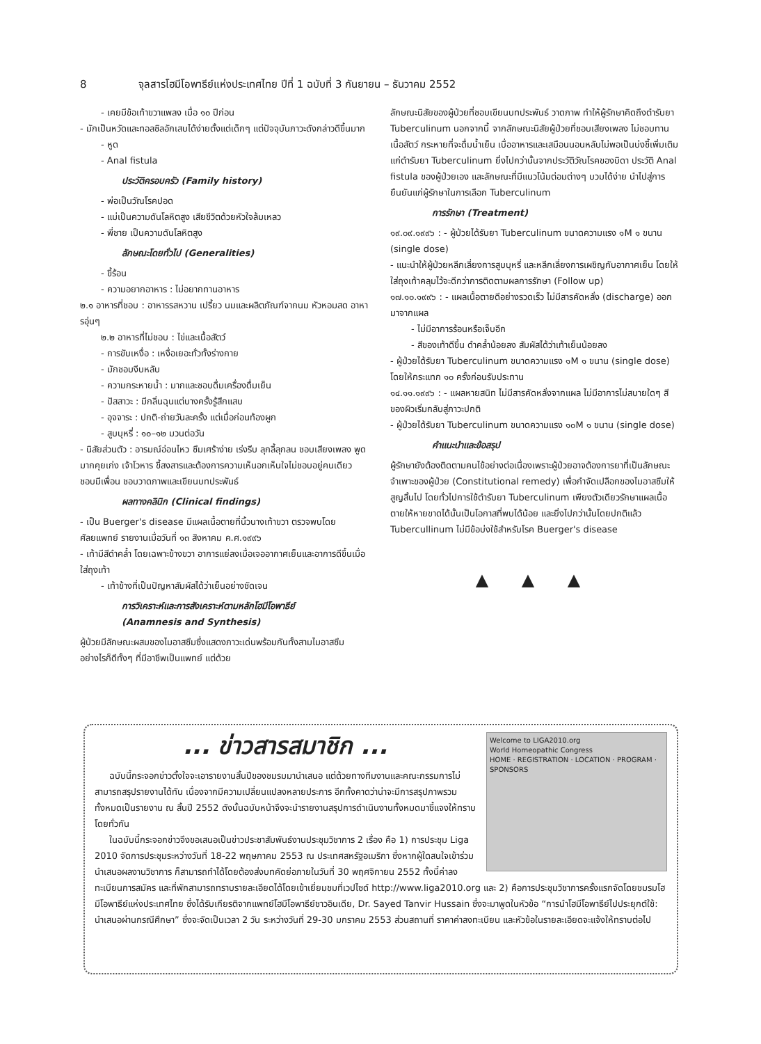8 จุลสารโฮมีโอพาธีย์แห่งประเทศไทย ปีที่ 1 ฉบับที่ 3 กันยายน – ธันวาคม 2552
- เคยมีข้อเท้าขวาแพลง เมื่อ ๑๐ ปีก่อน
- มักเป็นหวัดและทอลซิลอักเสบได้ง่ายตั้งแต่เด็กๆ แต่ปัจจุบันภาวะดังกล่าวดีขึ้นมาก
- หูด
- Anal fistula
ประวัติครอบครัว (Family history)
- พ่อเป็นวัณโรคปอด
- แม่เป็นความดันโลหิตสูง เสียชีวิตด้วยหัวใจล้มเหลว
- พี่ชาย เป็นความดันโลหิตสูง
ลักษณะโดยทั่วไป (Generalities)
- ขี้ร้อน
- ความอยากอาหาร : ไม่อยากทานอาหาร
๒.๑ อาหารที่ชอบ : อาหารรสหวาน เปรี้ยว นมและผลิตภัณฑ์จากนม หัวหอมสด อาหารอุ่นๆ
๒.๒ อาหารที่ไม่ชอบ : ไข่และเนื้อสัตว์
- การขับเหงื่อ : เหงื่อเยอะทั่วทั้งร่างกาย
- มักชอบงีบหลับ
- ความกระหายน้ำ : มากและชอบดื่มเครื่องดื่มเย็น
- ปัสสาวะ : มีกลิ่นฉุนแต่บางครั้งรู้สึกแสบ
- อุจจาระ : ปกติ-ถ่ายวันละครั้ง แต่เมื่อก่อนท้องผูก
- สูบบุหรี่ : ๑๐–๑๒ มวนต่อวัน
- นิสัยส่วนตัว : อารมณ์อ่อนไหว ซึมเศร้าง่าย เร่งรีบ ลุกลี้ลุกลน ชอบเสียงเพลง พูดมากคุยเก่ง เจ้าโวหาร ขี้สงสารและต้องการความเห็นอกเห็นใจไม่ชอบอยู่คนเดียว ชอบมีเพื่อน ชอบวาดภาพและเขียนบทประพันธ์
ผลทางคลินิก (Clinical findings)
- เป็น Buerger's disease มีแผลเนื้อตายที่นิ้วนางเท้าขวา ตรวจพบโดย ศัลยแพทย์ รายงานเมื่อวันที่ ๑๓ สิงหาคม ค.ศ.๑๙๙๖
- เท้ามีสีดำคล้ำ โดยเฉพาะข้างขวา อาการแย่ลงเมื่อเจออากาศเย็นและอาการดีขึ้นเมื่อใส่ถุงเท้า
- เท้าข้างที่เป็นปัญหาสัมผัสได้ว่าเย็นอย่างชัดเจน
การวิเคราะห์และการสังเคราะห์ตามหลักโฮมีโอพาธีย์
(Anamnesis and Synthesis)
ผู้ป่วยมีลักษณะผสมของไมอาสซึมซึ่งแสดงภาวะเด่นพร้อมกันทั้งสามไมอาสซึมอย่างไรก็ดีทั้งๆ ที่มีอาชีพเป็นแพทย์ แต่ด้วย
ลักษณะนิสัยของผู้ป่วยที่ชอบเขียนบทประพันธ์ วาดภาพ ทำให้ผู้รักษาคิดถึงตำรับยา Tuberculinum นอกจากนี้ จากลักษณะนิสัยผู้ป่วยที่ชอบเสียงเพลง ไม่ชอบทานเนื้อสัตว์ กระหายที่จะดื่มน้ำเย็น เบื่ออาหารและเสมือนนอนหลับไม่พอเป็นบ่งชี้เพิ่มเติมแก่ตำรับยา Tuberculinum ยิ่งไปกว่านั้นจากประวัติวัณโรคของบิดา ประวัติ Anal fistula ของผู้ป่วยเอง และลักษณะที่มีแนวโน้มต่อมต่างๆ บวมได้ง่าย นำไปสู่การยืนยันแก่ผู้รักษาในการเลือก Tuberculinum
การรักษา (Treatment)
๑๙.๐๙.๑๙๙๖ : - ผู้ป่วยได้รับยา Tuberculinum ขนาดความแรง ๑M ๑ ขนาน (single dose)
- แนะนำให้ผู้ป่วยหลีกเลี่ยงการสูบบุหรี่ และหลีกเลี่ยงการเผชิญกับอากาศเย็น โดยให้ใส่ถุงเท้าคลุมไว้จะดีกว่าการติดตามผลการรักษา (Follow up)
๑๗.๑๐.๑๙๙๖ : - แผลเนื้อตายดีอย่างรวดเร็ว ไม่มีสารคัดหลั่ง (discharge) ออกมาจากแผล
- ไม่มีอาการร้อนหรือเจ็บอีก
- สีของเท้าดีขึ้น ดำคล้ำน้อยลง สัมผัสได้ว่าเท้าเย็นน้อยลง
- ผู้ป่วยได้รับยา Tuberculinum ขนาดความแรง ๑M ๑ ขนาน (single dose) โดยให้กระแทก ๑๐ ครั้งก่อนรับประทาน
๑๔.๑๑.๑๙๙๖ : - แผลหายสนิท ไม่มีสารคัดหลั่งจากแผล ไม่มีอาการไม่สบายใดๆ สีของผิวเริ่มกลับสู่ภาวะปกติ
- ผู้ป่วยได้รับยา Tuberculinum ขนาดความแรง ๑๐M ๑ ขนาน (single dose)
คำแนะนำและข้อสรุป
ผู้รักษายังต้องติดตามคนไข้อย่างต่อเนื่องเพราะผู้ป่วยอาจต้องการยาที่เป็นลักษณะจำเพาะของผู้ป่วย (Constitutional remedy) เพื่อกำจัดเปลือกของไมอาสซึมให้สูญสิ้นไป โดยทั่วไปการใช้ตำรับยา Tuberculinum เพียงตัวเดียวรักษาแผลเนื้อตายให้หายขาดได้นั้นเป็นโอกาสที่พบได้น้อย และยิ่งไปกว่านั้นโดยปกติแล้ว Tubercullinum ไม่มีข้อบ่งใช้สำหรับโรค Buerger's disease
▲ ▲ ▲
Welcome to LIGA2010.org
World Homeopathic Congress
HOME · REGISTRATION · LOCATION · PROGRAM · SPONSORS
... ข่าวสารสมาชิก ...
ฉบับนี้กระจอกข่าวตั้งใจจะเอารายงานสิ้นปีของชมรมมานำเสนอ แต่ด้วยทางทีมงานและคณะกรรมการไม่สามารถสรุปรายงานได้ทัน เนื่องจากมีความเปลี่ยนแปลงหลายประการ อีกทั้งคาดว่าน่าจะมีการสรุปภาพรวมทั้งหมดเป็นรายงาน ณ สิ้นปี 2552 ดังนั้นฉบับหน้าจึงจะนำรายงานสรุปการดำเนินงานทั้งหมดมาชี้แจงให้ทราบโดยทั่วกัน
ในฉบับนี้กระจอกข่าวจึงขอเสนอเป็นข่าวประชาสัมพันธ์งานประชุมวิชาการ 2 เรื่อง คือ 1) การประชุม Liga 2010 จัดการประชุมระหว่างวันที่ 18-22 พฤษภาคม 2553 ณ ประเทศสหรัฐอเมริกา ซึ่งหากผู้ใดสนใจเข้าร่วมนำเสนอผลงานวิชาการ ก็สามารถทำได้โดยต้องส่งบทคัดย่อภายในวันที่ 30 พฤศจิกายน 2552 ทั้งนี้ค่าลงทะเบียนการสมัคร และที่พักสามารถทราบรายละเอียดได้โดยเข้าเยี่ยมชมที่เวปไซด์ http://www.liga2010.org และ 2) คือการประชุมวิชาการครั้งแรกจัดโดยชมรมโฮมีโอพาธีย์แห่งประเทศไทย ซึ่งได้รับเกียรติจากแพทย์โฮมีโอพาธีย์ชาวอินเดีย, Dr. Sayed Tanvir Hussain ซึ่งจะมาพูดในหัวข้อ “การนำโฮมีโอพาธีย์ไปประยุกต์ใช้: นำเสนอผ่านกรณีศึกษา” ซึ่งจะจัดเป็นเวลา 2 วัน ระหว่างวันที่ 29-30 มกราคม 2553 ส่วนสถานที่ ราคาค่าลงทะเบียน และหัวข้อในรายละเอียดจะแจ้งให้ทราบต่อไป